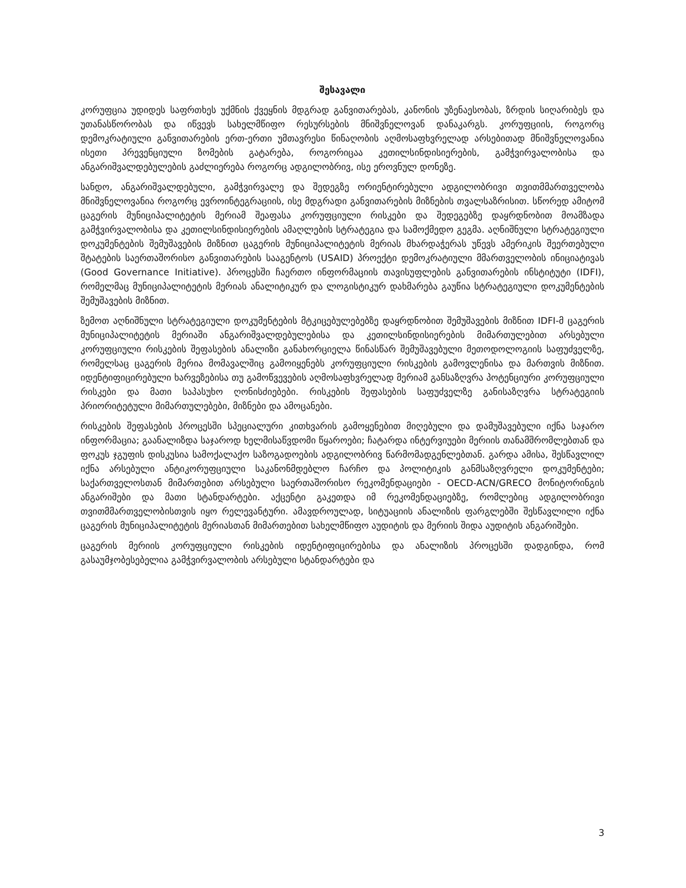შესავალი
კორუფცია უდიდეს საფრთხეს უქმნის ქვეყნის მდგრად განვითარებას, კანონის უზენაესობას, ზრდის სიღარიბეს და უთანასწორობას და იწვევს სახელმწიფო რესურსების მნიშვნელოვან დანაკარგს. კორუფციის, როგორც დემოკრატიული განვითარების ერთ-ერთი უმთავრესი წინაღობის აღმოსაფხვრელად არსებითად მნიშვნელოვანია ისეთი პრევენციული ზომების გატარება, როგორიცაა კეთილსინდისიერების, გამჭვირვალობისა და ანგარიშვალდებულების გაძლიერება როგორც ადგილობრივ, ისე ეროვნულ დონეზე.
სანდო, ანგარიშვალდებული, გამჭვირვალე და შედეგზე ორიენტირებული ადგილობრივი თვითმმართველობა მნიშვნელოვანია როგორც ევროინტეგრაციის, ისე მდგრადი განვითარების მიზნების თვალსაზრისით. სწორედ ამიტომ ცაგერის მუნიციპალიტეტის მერიამ შეაფასა კორუფციული რისკები და შედეგებზე დაყრდნობით მოამზადა გამჭვირვალობისა და კეთილსინდისიერების ამაღლების სტრატეგია და სამოქმედო გეგმა. აღნიშნული სტრატეგიული დოკუმენტების შემუშავების მიზნით ცაგერის მუნიციპალიტეტის მერიას მხარდაჭერას უწევს ამერიკის შეერთებული შტატების საერთაშორისო განვითარების სააგენტოს (USAID) პროექტი დემოკრატიული მმართველობის ინიციატივას (Good Governance Initiative). პროცესში ჩაერთო ინფორმაციის თავისუფლების განვითარების ინსტიტუტი (IDFI), რომელმაც მუნიციპალიტეტის მერიას ანალიტიკურ და ლოგისტიკურ დახმარება გაუწია სტრატეგიული დოკუმენტების შემუშავების მიზნით.
ზემოთ აღნიშნული სტრატეგიული დოკუმენტების მტკიცებულებებზე დაყრდნობით შემუშავების მიზნით IDFI-მ ცაგერის მუნიციპალიტეტის მერიაში ანგარიშვალდებულებისა და კეთილსინდისიერების მიმართულებით არსებული კორუფციული რისკების შეფასების ანალიზი განახორციელა წინასწარ შემუშავებული მეთოდოლოგიის საფუძველზე, რომელსაც ცაგერის მერია მომავალშიც გამოიყენებს კორუფციული რისკების გამოვლენისა და მართვის მიზნით. იდენტიფიცირებული ხარვეზებისა თუ გამოწვევების აღმოსაფხვრელად მერიამ განსაზღვრა პოტენციური კორუფციული რისკები და მათი საპასუხო ღონისძიებები. რისკების შეფასების საფუძველზე განისაზღვრა სტრატეგიის პრიორიტეტული მიმართულებები, მიზნები და ამოცანები.
რისკების შეფასების პროცესში სპეციალური კითხვარის გამოყენებით მიღებული და დამუშავებული იქნა საჯარო ინფორმაცია; გაანალიზდა საჯაროდ ხელმისაწვდომი წყაროები; ჩატარდა ინტერვიუები მერიის თანამშრომლებთან და ფოკუს ჯგუფის დისკუსია სამოქალაქო საზოგადოების ადგილობრივ წარმომადგენლებთან. გარდა ამისა, შესწავლილ იქნა არსებული ანტიკორუფციული საკანონმდებლო ჩარჩო და პოლიტიკის განმსაზღვრელი დოკუმენტები; საქართველოსთან მიმართებით არსებული საერთაშორისო რეკომენდაციები - OECD-ACN/GRECO მონიტორინგის ანგარიშები და მათი სტანდარტები. აქცენტი გაკეთდა იმ რეკომენდაციებზე, რომლებიც ადგილობრივი თვითმმართველობისთვის იყო რელევანტური. ამავდროულად, სიტუაციის ანალიზის ფარგლებში შესწავლილი იქნა ცაგერის მუნიციპალიტეტის მერიასთან მიმართებით სახელმწიფო აუდიტის და მერიის შიდა აუდიტის ანგარიშები.
ცაგერის მერიის კორუფციული რისკების იდენტიფიცირებისა და ანალიზის პროცესში დადგინდა, რომ გასაუმჯობესებელია გამჭვირვალობის არსებული სტანდარტები და
3